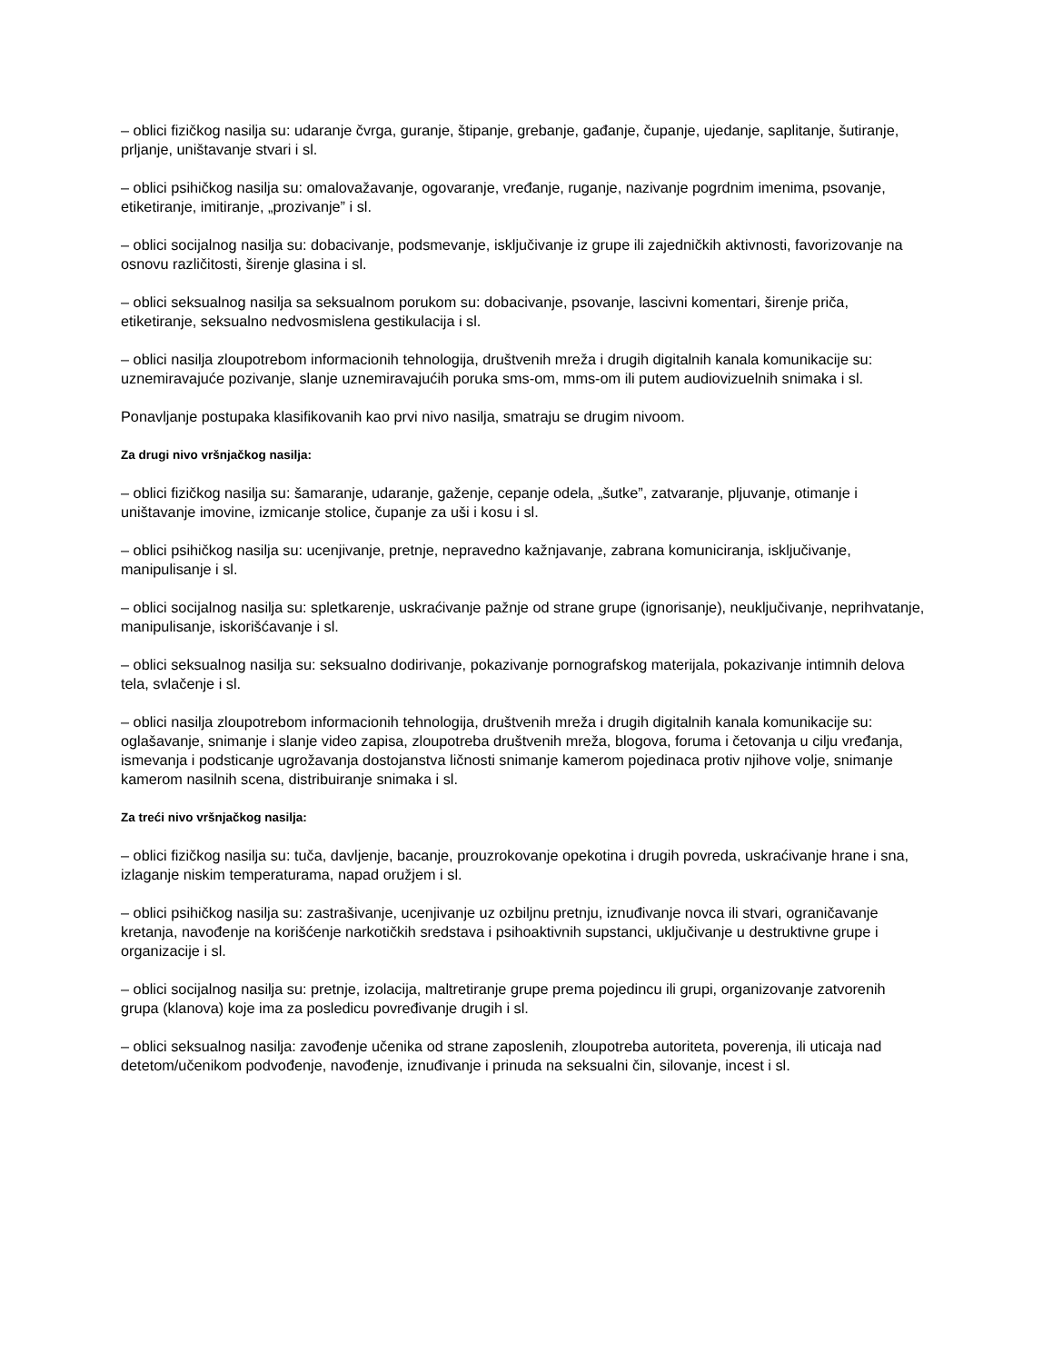– oblici fizičkog nasilja su: udaranje čvrga, guranje, štipanje, grebanje, gađanje, čupanje, ujedanje, saplitanje, šutiranje, prljanje, uništavanje stvari i sl.
– oblici psihičkog nasilja su: omalovažavanje, ogovaranje, vređanje, ruganje, nazivanje pogrdnim imenima, psovanje, etiketiranje, imitiranje, „prozivanje” i sl.
– oblici socijalnog nasilja su: dobacivanje, podsmevanje, isključivanje iz grupe ili zajedničkih aktivnosti, favorizovanje na osnovu različitosti, širenje glasina i sl.
– oblici seksualnog nasilja sa seksualnom porukom su: dobacivanje, psovanje, lascivni komentari, širenje priča, etiketiranje, seksualno nedvosmislena gestikulacija i sl.
– oblici nasilja zloupotrebom informacionih tehnologija, društvenih mreža i drugih digitalnih kanala komunikacije su: uznemiravajuće pozivanje, slanje uznemiravajućih poruka sms-om, mms-om ili putem audiovizuelnih snimaka i sl.
Ponavljanje postupaka klasifikovanih kao prvi nivo nasilja, smatraju se drugim nivoom.
Za drugi nivo vršnjačkog nasilja:
– oblici fizičkog nasilja su: šamaranje, udaranje, gaženje, cepanje odela, „šutke”, zatvaranje, pljuvanje, otimanje i uništavanje imovine, izmicanje stolice, čupanje za uši i kosu i sl.
– oblici psihičkog nasilja su: ucenjivanje, pretnje, nepravedno kažnjavanje, zabrana komuniciranja, isključivanje, manipulisanje i sl.
– oblici socijalnog nasilja su: spletkarenje, uskraćivanje pažnje od strane grupe (ignorisanje), neuključivanje, neprihvatanje, manipulisanje, iskorišćavanje i sl.
– oblici seksualnog nasilja su: seksualno dodirivanje, pokazivanje pornografskog materijala, pokazivanje intimnih delova tela, svlačenje i sl.
– oblici nasilja zloupotrebom informacionih tehnologija, društvenih mreža i drugih digitalnih kanala komunikacije su: oglašavanje, snimanje i slanje video zapisa, zloupotreba društvenih mreža, blogova, foruma i četovanja u cilju vređanja, ismevanja i podsticanje ugrožavanja dostojanstva ličnosti snimanje kamerom pojedinaca protiv njihove volje, snimanje kamerom nasilnih scena, distribuiranje snimaka i sl.
Za treći nivo vršnjačkog nasilja:
– oblici fizičkog nasilja su: tuča, davljenje, bacanje, prouzrokovanje opekotina i drugih povreda, uskraćivanje hrane i sna, izlaganje niskim temperaturama, napad oružjem i sl.
– oblici psihičkog nasilja su: zastrašivanje, ucenjivanje uz ozbiljnu pretnju, iznuđivanje novca ili stvari, ograničavanje kretanja, navođenje na korišćenje narkotičkih sredstava i psihoaktivnih supstanci, uključivanje u destruktivne grupe i organizacije i sl.
– oblici socijalnog nasilja su: pretnje, izolacija, maltretiranje grupe prema pojedincu ili grupi, organizovanje zatvorenih grupa (klanova) koje ima za posledicu povređivanje drugih i sl.
– oblici seksualnog nasilja: zavođenje učenika od strane zaposlenih, zloupotreba autoriteta, poverenja, ili uticaja nad detetom/učenikom podvođenje, navođenje, iznuđivanje i prinuda na seksualni čin, silovanje, incest i sl.